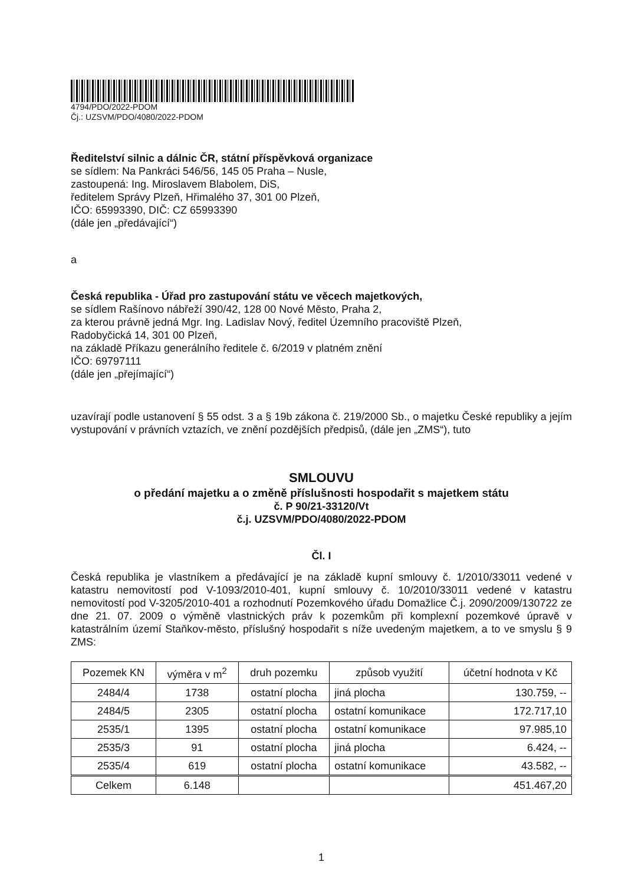4794/PDO/2022-PDOM
Čj.: UZSVM/PDO/4080/2022-PDOM
Ředitelství silnic a dálnic ČR, státní příspěvková organizace
se sídlem: Na Pankráci 546/56, 145 05 Praha – Nusle,
zastoupená: Ing. Miroslavem Blabolem, DiS,
ředitelem Správy Plzeň, Hřimalého 37, 301 00 Plzeň,
IČO: 65993390, DIČ: CZ 65993390
(dále jen „předávající“)
a
Česká republika - Úřad pro zastupování státu ve věcech majetkových,
se sídlem Rašínovo nábřeží 390/42, 128 00 Nové Město, Praha 2,
za kterou právně jedná Mgr. Ing. Ladislav Nový, ředitel Územního pracoviště Plzeň,
Radobyčická 14, 301 00 Plzeň,
na základě Příkazu generálního ředitele č. 6/2019 v platném znění
IČO: 69797111
(dále jen „přejímající“)
uzavírají podle ustanovení § 55 odst. 3 a § 19b zákona č. 219/2000 Sb., o majetku České republiky a jejím vystupování v právních vztazích, ve znění pozdějších předpisů, (dále jen „ZMS“), tuto
SMLOUVU
o předání majetku a o změně příslušnosti hospodařit s majetkem státu
č. P 90/21-33120/Vt
č.j. UZSVM/PDO/4080/2022-PDOM
Čl. I
Česká republika je vlastníkem a předávající je na základě kupní smlouvy č. 1/2010/33011 vedené v katastru nemovitostí pod V-1093/2010-401, kupní smlouvy č. 10/2010/33011 vedené v katastru nemovitostí pod V-3205/2010-401 a rozhodnutí Pozemkového úřadu Domažlice Č.j. 2090/2009/130722 ze dne 21. 07. 2009 o výměně vlastnických práv k pozemkům při komplexní pozemkové úpravě v katastrálním území Staňkov-město, příslušný hospodařit s níže uvedeným majetkem, a to ve smyslu § 9 ZMS:
| Pozemek KN | výměra v m<sup>2</sup> | druh pozemku | způsob využití | účetní hodnota v Kč |
| --- | --- | --- | --- | --- |
| 2484/4 | 1738 | ostatní plocha | jiná plocha | 130.759, -- |
| 2484/5 | 2305 | ostatní plocha | ostatní komunikace | 172.717,10 |
| 2535/1 | 1395 | ostatní plocha | ostatní komunikace | 97.985,10 |
| 2535/3 | 91 | ostatní plocha | jiná plocha | 6.424, -- |
| 2535/4 | 619 | ostatní plocha | ostatní komunikace | 43.582, -- |
| Celkem | 6.148 | | | 451.467,20 |
1